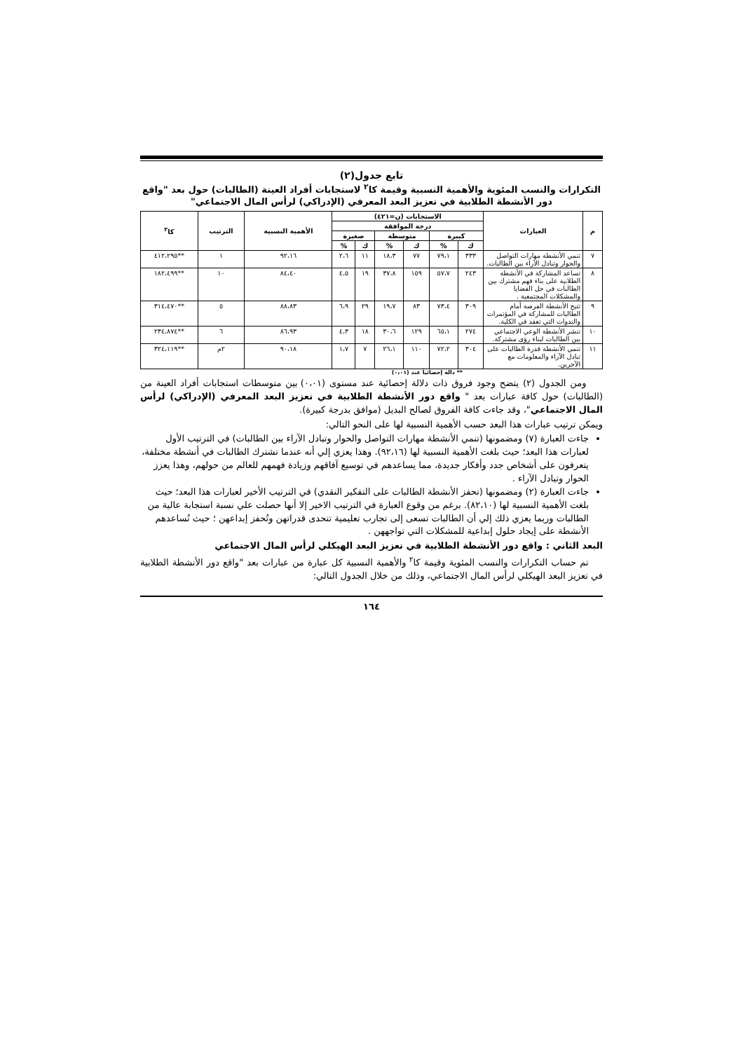تابع جدول(٢)
التكرارات والنسب المئوية والأهمية النسبية وقيمة كا<sup>٢</sup> لاستجابات أفراد العينة (الطالبات) حول بعد "واقع دور الأنشطة الطلابية في تعزيز البعد المعرفي (الإدراكي) لرأس المال الاجتماعي"
| م | العبارات | الاستجابات (ن=٤٢١) | | | | | | الأهمية النسبية | الترتيب | كا<sup>٢</sup> |
| --- | --- | --- | --- | --- | --- | --- | --- | --- | --- | --- |
| | | درجة الموافقة | | | | | | | | |
| | | كبيرة | | متوسطة | | صغيرة | | | | |
| | | ك | % | ك | % | ك | % | | | |
| ٧ | تنمي الأنشطة مهارات التواصل والحوار وتبادل الآراء بين الطالبات. | ٣٣٣ | ٧٩،١ | ٧٧ | ١٨،٣ | ١١ | ٢،٦ | ٩٢،١٦ | ١ | **٤١٢،٢٩٥ |
| ٨ | تساعد المشاركة في الأنشطة الطلابية على بناء فهم مشترك بين الطالبات في حل القضايا والمشكلات المجتمعية . | ٢٤٣ | ٥٧،٧ | ١٥٩ | ٣٧،٨ | ١٩ | ٤،٥ | ٨٤،٤٠ | ١٠ | **١٨٢،٤٩٩ |
| ٩ | تتيح الأنشطة الفرصة أمام الطالبات للمشاركة في المؤتمرات والندوات التي تعقد في الكلية. | ٣٠٩ | ٧٣،٤ | ٨٣ | ١٩،٧ | ٢٩ | ٦،٩ | ٨٨،٨٣ | ٥ | **٣١٤،٤٧٠ |
| ١٠ | تنشر الأنشطة الوعي الاجتماعي بين الطالبات لبناء رؤى مشتركة. | ٢٧٤ | ٦٥،١ | ١٢٩ | ٣٠،٦ | ١٨ | ٤،٣ | ٨٦،٩٣ | ٦ | **٢٣٤،٨٧٤ |
| ١١ | تنمي الأنشطة قدرة الطالبات على تبادل الآراء والمعلومات مع الآخرين. | ٣٠٤ | ٧٢،٢ | ١١٠ | ٢٦،١ | ٧ | ١،٧ | ٩٠،١٨ | ٢م | **٣٢٤،١١٩ |
** دالة إحصائياً عند (٠،٠١)
ومن الجدول (٢) يتضح وجود فروق ذات دلالة إحصائية عند مستوى (٠،٠١) بين متوسطات استجابات أفراد العينة من (الطالبات) حول كافة عبارات بعد " واقع دور الأنشطة الطلابية في تعزيز البعد المعرفي (الإدراكي) لرأس المال الاجتماعي"، وقد جاءت كافة الفروق لصالح البديل (موافق بدرجة كبيرة).
ويمكن ترتيب عبارات هذا البعد حسب الأهمية النسبية لها على النحو التالي:
جاءت العبارة (٧) ومضمونها (تنمي الأنشطة مهارات التواصل والحوار وتبادل الآراء بين الطالبات) في الترتيب الأول لعبارات هذا البعد؛ حيث بلغت الأهمية النسبية لها (٩٢،١٦). وهذا يعزي إلي أنه عندما تشترك الطالبات في أنشطة مختلفة، يتعرفون على أشخاص جدد وأفكار جديدة، مما يساعدهم في توسيع آفاقهم وزيادة فهمهم للعالم من حولهم، وهذا يعزز الحوار وتبادل الآراء .
جاءت العبارة (٢) ومضمونها (تحفز الأنشطة الطالبات على التفكير النقدي) في الترتيب الأخير لعبارات هذا البعد؛ حيث بلغت الأهمية النسبية لها (٨٢،١٠). برغم من وقوع العبارة في الترتيب الاخير إلا أنها حصلت علي نسبة استجابة عالية من الطالبات وربما يعزي ذلك إلي أن الطالبات تسعى إلى تجارب تعليمية تتحدى قدراتهن وتُحفز إبداعهن ؛ حيث تُساعدهم الأنشطة على إيجاد حلول إبداعية للمشكلات التي تواجههن .
البعد الثاني : واقع دور الأنشطة الطلابية في تعزيز البعد الهيكلي لرأس المال الاجتماعي
تم حساب التكرارات والنسب المئوية وقيمة كا<sup>٢</sup> والأهمية النسبية كل عبارة من عبارات بعد "واقع دور الأنشطة الطلابية في تعزيز البعد الهيكلي لرأس المال الاجتماعي، وذلك من خلال الجدول التالي:
١٦٤